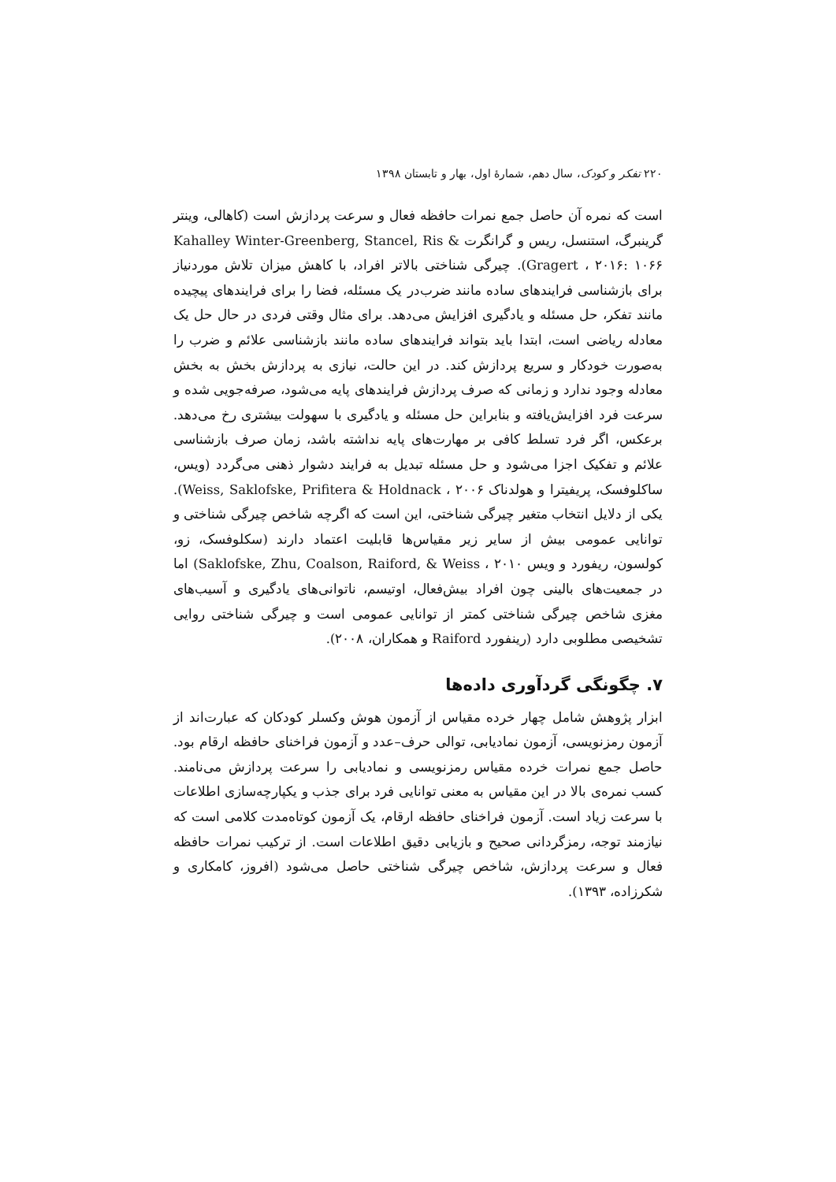۲۲۰ تفکر و کودک، سال دهم، شمارهٔ اول، بهار و تابستان ۱۳۹۸
است که نمره آن حاصل جمع نمرات حافظه فعال و سرعت پردازش است (کاهالی، وینتر گرینبرگ، استنسل، ریس و گرانگرت Kahalley Winter-Greenberg, Stancel, Ris & Gragert ، ۲۰۱۶: ۱۰۶۶). چیرگی شناختی بالاتر افراد، با کاهش میزان تلاش موردنیاز برای بازشناسی فرایندهای ساده مانند ضرب‌در یک مسئله، فضا را برای فرایندهای پیچیده مانند تفکر، حل مسئله و یادگیری افزایش می‌دهد. برای مثال وقتی فردی در حال حل یک معادله ریاضی است، ابتدا باید بتواند فرایندهای ساده مانند بازشناسی علائم و ضرب را به‌صورت خودکار و سریع پردازش کند. در این حالت، نیازی به پردازش بخش به بخش معادله وجود ندارد و زمانی که صرف پردازش فرایندهای پایه می‌شود، صرفه‌جویی شده و سرعت فرد افزایش‌یافته و بنابراین حل مسئله و یادگیری با سهولت بیشتری رخ می‌دهد. برعکس، اگر فرد تسلط کافی بر مهارت‌های پایه نداشته باشد، زمان صرف بازشناسی علائم و تفکیک اجزا می‌شود و حل مسئله تبدیل به فرایند دشوار ذهنی می‌گردد (ویس، ساکلوفسک، پریفیترا و هولدناک Weiss, Saklofske, Prifitera & Holdnack ، ۲۰۰۶). یکی از دلایل انتخاب متغیر چیرگی شناختی، این است که اگرچه شاخص چیرگی شناختی و توانایی عمومی بیش از سایر زیر مقیاس‌ها قابلیت اعتماد دارند (سکلوفسک، زو، کولسون، ریفورد و ویس Saklofske, Zhu, Coalson, Raiford, & Weiss ، ۲۰۱۰) اما در جمعیت‌های بالینی چون افراد بیش‌فعال، اوتیسم، ناتوانی‌های یادگیری و آسیب‌های مغزی شاخص چیرگی شناختی کمتر از توانایی عمومی است و چیرگی شناختی روایی تشخیصی مطلوبی دارد (رینفورد Raiford و همکاران، ۲۰۰۸).
۷. چگونگی گردآوری داده‌ها
ابزار پژوهش شامل چهار خرده مقیاس از آزمون هوش وکسلر کودکان که عبارت‌اند از آزمون رمزنویسی، آزمون نمادیابی، توالی حرف–عدد و آزمون فراخنای حافظه ارقام بود. حاصل جمع نمرات خرده مقیاس رمزنویسی و نمادیابی را سرعت پردازش می‌نامند. کسب نمره‌ی بالا در این مقیاس به معنی توانایی فرد برای جذب و یکپارچه‌سازی اطلاعات با سرعت زیاد است. آزمون فراخنای حافظه ارقام، یک آزمون کوتاه‌مدت کلامی است که نیازمند توجه، رمزگردانی صحیح و بازیابی دقیق اطلاعات است. از ترکیب نمرات حافظه فعال و سرعت پردازش، شاخص چیرگی شناختی حاصل می‌شود (افروز، کامکاری و شکرزاده، ۱۳۹۳).